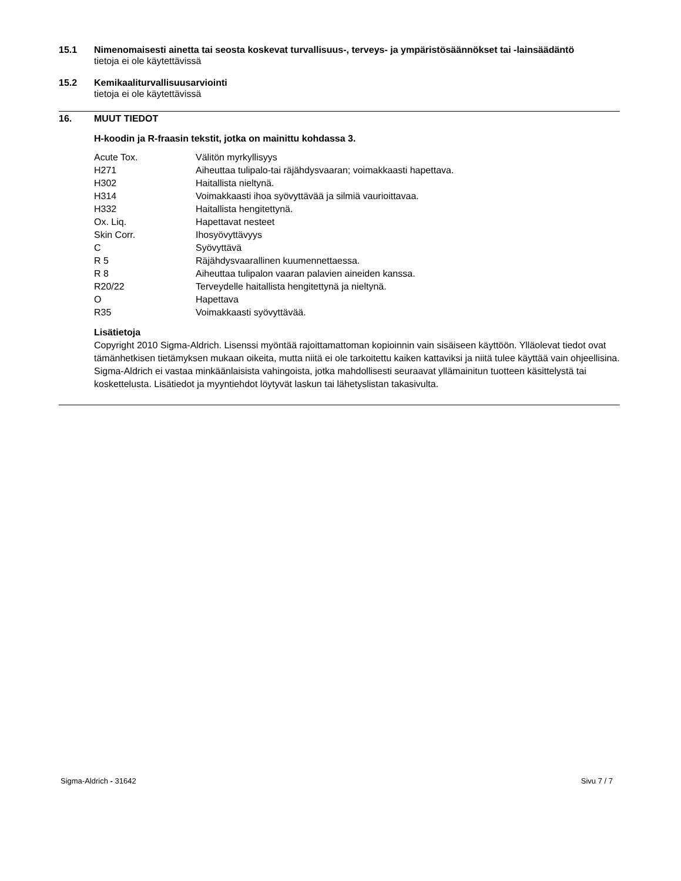15.1 Nimenomaisesti ainetta tai seosta koskevat turvallisuus-, terveys- ja ympäristösäännökset tai -lainsäädäntö
tietoja ei ole käytettävissä
15.2 Kemikaaliturvallisuusarviointi
tietoja ei ole käytettävissä
16. MUUT TIEDOT
H-koodin ja R-fraasin tekstit, jotka on mainittu kohdassa 3.
| Acute Tox. | Välitön myrkyllisyys |
| H271 | Aiheuttaa tulipalo-tai räjähdysvaaran; voimakkaasti hapettava. |
| H302 | Haitallista nieltynä. |
| H314 | Voimakkaasti ihoa syövyttävää ja silmiä vaurioittavaa. |
| H332 | Haitallista hengitettynä. |
| Ox. Liq. | Hapettavat nesteet |
| Skin Corr. | Ihosyövyttävyys |
| C | Syövyttävä |
| R 5 | Räjähdysvaarallinen kuumennettaessa. |
| R 8 | Aiheuttaa tulipalon vaaran palavien aineiden kanssa. |
| R20/22 | Terveydelle haitallista hengitettynä ja nieltynä. |
| O | Hapettava |
| R35 | Voimakkaasti syövyttävää. |
Lisätietoja
Copyright 2010 Sigma-Aldrich. Lisenssi myöntää rajoittamattoman kopioinnin vain sisäiseen käyttöön. Ylläolevat tiedot ovat tämänhetkisen tietämyksen mukaan oikeita, mutta niitä ei ole tarkoitettu kaiken kattaviksi ja niitä tulee käyttää vain ohjeellisina. Sigma-Aldrich ei vastaa minkäänlaisista vahingoista, jotka mahdollisesti seuraavat yllämainitun tuotteen käsittelystä tai koskettelusta. Lisätiedot ja myyntiehdot löytyvät laskun tai lähetyslistan takasivulta.
Sigma-Aldrich - 31642 Sivu 7 / 7